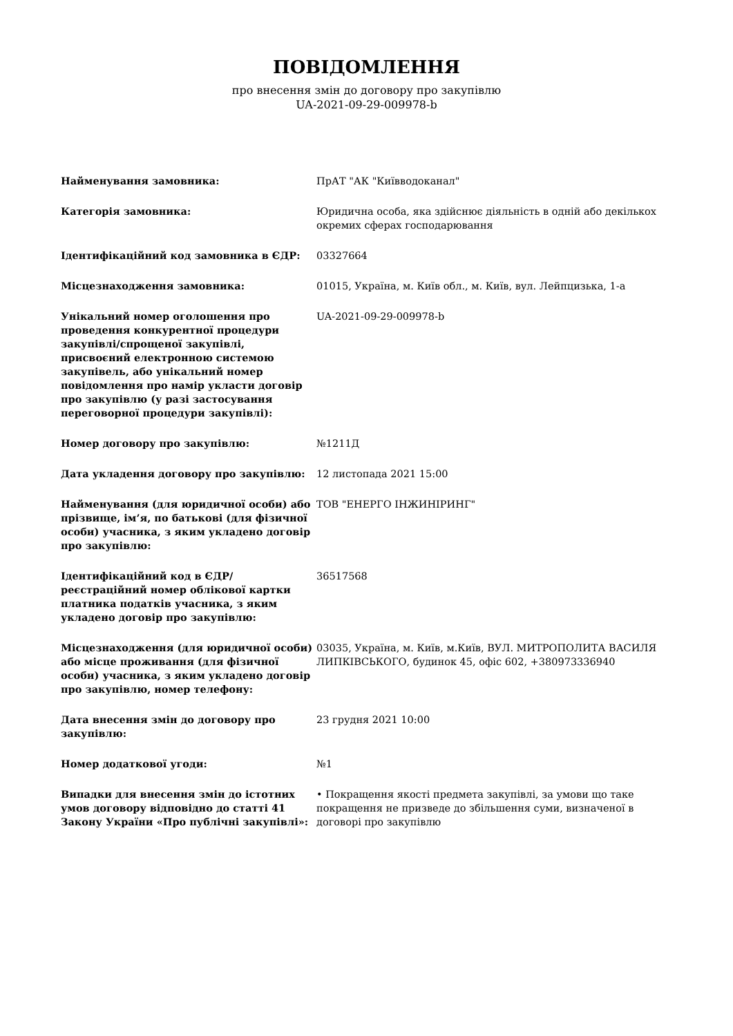ПОВІДОМЛЕННЯ
про внесення змін до договору про закупівлю
UA-2021-09-29-009978-b
| Найменування замовника: | ПрАТ "АК "Київводоканал" |
| Категорія замовника: | Юридична особа, яка здійснює діяльність в одній або декількох окремих сферах господарювання |
| Ідентифікаційний код замовника в ЄДР: | 03327664 |
| Місцезнаходження замовника: | 01015, Україна, м. Київ обл., м. Київ, вул. Лейпцизька, 1-а |
| Унікальний номер оголошення про проведення конкурентної процедури закупівлі/спрощеної закупівлі, присвоєний електронною системою закупівель, або унікальний номер повідомлення про намір укласти договір про закупівлю (у разі застосування переговорної процедури закупівлі): | UA-2021-09-29-009978-b |
| Номер договору про закупівлю: | №1211Д |
| Дата укладення договору про закупівлю: | 12 листопада 2021 15:00 |
| Найменування (для юридичної особи) або прізвище, ім’я, по батькові (для фізичної особи) учасника, з яким укладено договір про закупівлю: | ТОВ "ЕНЕРГО ІНЖИНІРИНГ" |
| Ідентифікаційний код в ЄДР/реєстраційний номер облікової картки платника податків учасника, з яким укладено договір про закупівлю: | 36517568 |
| Місцезнаходження (для юридичної особи) або місце проживання (для фізичної особи) учасника, з яким укладено договір про закупівлю, номер телефону: | 03035, Україна, м. Київ, м.Київ, ВУЛ. МИТРОПОЛИТА ВАСИЛЯ ЛИПКІВСЬКОГО, будинок 45, офіс 602, +380973336940 |
| Дата внесення змін до договору про закупівлю: | 23 грудня 2021 10:00 |
| Номер додаткової угоди: | №1 |
| Випадки для внесення змін до істотних умов договору відповідно до статті 41 Закону України «Про публічні закупівлі»: | • Покращення якості предмета закупівлі, за умови що таке покращення не призведе до збільшення суми, визначеної в договорі про закупівлю |